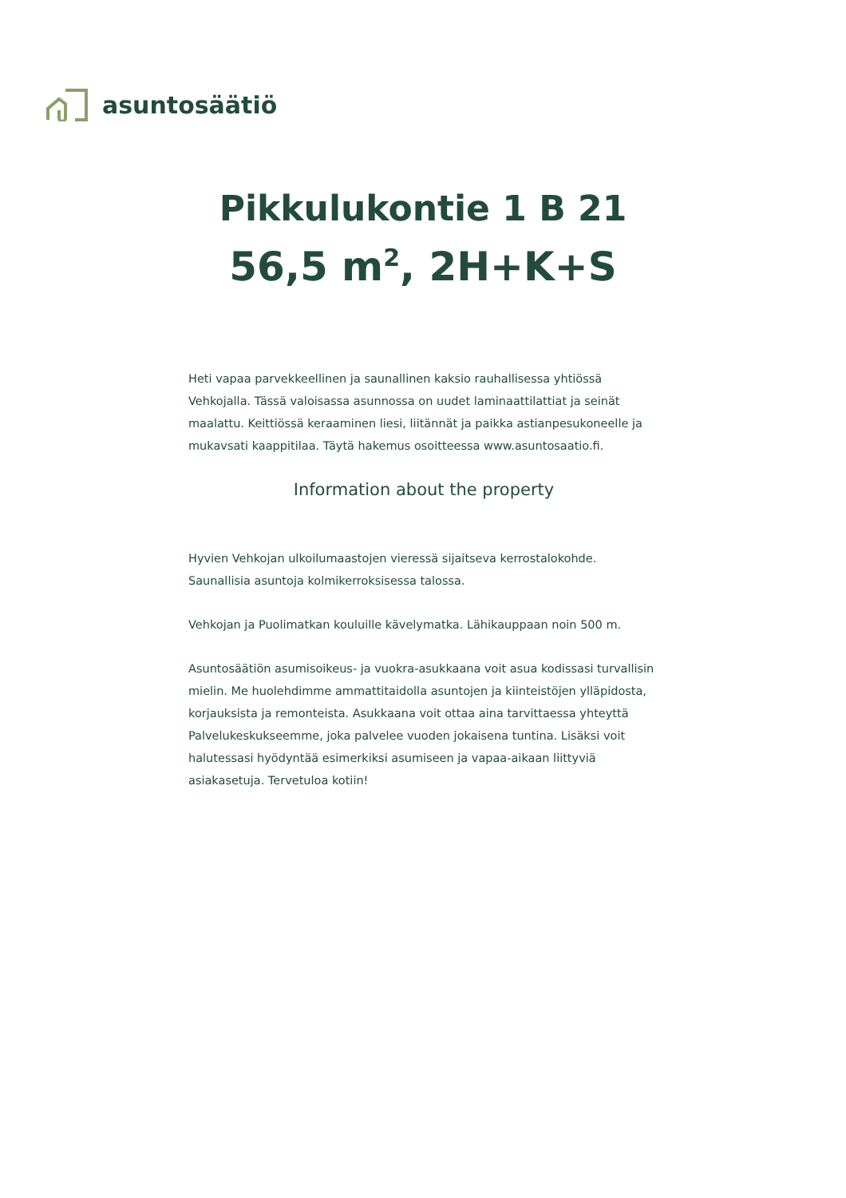asuntosäätiö
Pikkulukontie 1 B 21
56,5 m<sup>2</sup>, 2H+K+S
Heti vapaa parvekkeellinen ja saunallinen kaksio rauhallisessa yhtiössä Vehkojalla. Tässä valoisassa asunnossa on uudet laminaattilattiat ja seinät maalattu. Keittiössä keraaminen liesi, liitännät ja paikka astianpesukoneelle ja mukavsati kaappitilaa. Täytä hakemus osoitteessa www.asuntosaatio.fi.
Information about the property
Hyvien Vehkojan ulkoilumaastojen vieressä sijaitseva kerrostalokohde. Saunallisia asuntoja kolmikerroksisessa talossa.
Vehkojan ja Puolimatkan kouluille kävelymatka. Lähikauppaan noin 500 m.
Asuntosäätiön asumisoikeus- ja vuokra-asukkaana voit asua kodissasi turvallisin mielin. Me huolehdimme ammattitaidolla asuntojen ja kiinteistöjen ylläpidosta, korjauksista ja remonteista. Asukkaana voit ottaa aina tarvittaessa yhteyttä Palvelukeskukseemme, joka palvelee vuoden jokaisena tuntina. Lisäksi voit halutessasi hyödyntää esimerkiksi asumiseen ja vapaa-aikaan liittyviä asiakasetuja. Tervetuloa kotiin!